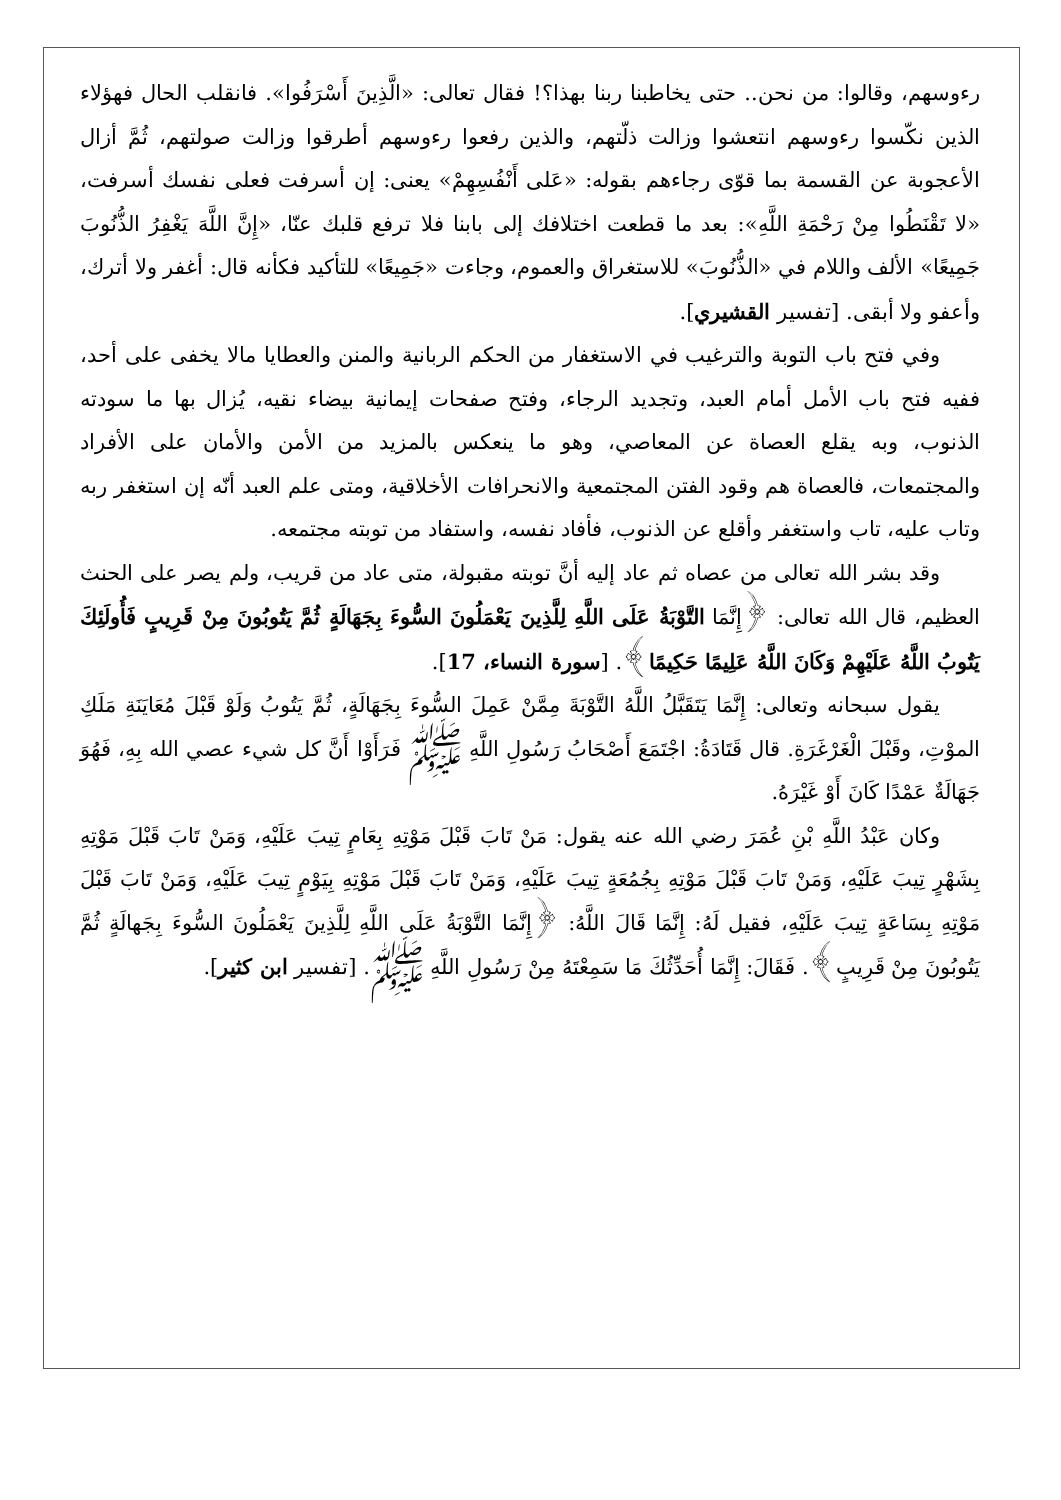رءوسهم، وقالوا: من نحن.. حتى يخاطبنا ربنا بهذا؟! فقال تعالى: «الَّذِينَ أَسْرَفُوا». فانقلب الحال فهؤلاء الذين نكّسوا رءوسهم انتعشوا وزالت ذلّتهم، والذين رفعوا رءوسهم أطرقوا وزالت صولتهم، ثُمَّ أزال الأعجوبة عن القسمة بما قوّى رجاءهم بقوله: «عَلى أَنْفُسِهِمْ» يعنى: إن أسرفت فعلى نفسك أسرفت، «لا تَقْنَطُوا مِنْ رَحْمَةِ اللَّهِ»: بعد ما قطعت اختلافك إلى بابنا فلا ترفع قلبك عنّا، «إِنَّ اللَّهَ يَغْفِرُ الذُّنُوبَ جَمِيعًا» الألف واللام في «الذُّنُوبَ» للاستغراق والعموم، وجاءت «جَمِيعًا» للتأكيد فكأنه قال: أغفر ولا أترك، وأعفو ولا أبقى. [تفسير القشيري].
وفي فتح باب التوبة والترغيب في الاستغفار من الحكم الربانية والمنن والعطايا مالا يخفى على أحد، ففيه فتح باب الأمل أمام العبد، وتجديد الرجاء، وفتح صفحات إيمانية بيضاء نقيه، يُزال بها ما سودته الذنوب، وبه يقلع العصاة عن المعاصي، وهو ما ينعكس بالمزيد من الأمن والأمان على الأفراد والمجتمعات، فالعصاة هم وقود الفتن المجتمعية والانحرافات الأخلاقية، ومتى علم العبد أنّه إن استغفر ربه وتاب عليه، تاب واستغفر وأقلع عن الذنوب، فأفاد نفسه، واستفاد من توبته مجتمعه.
وقد بشر الله تعالى من عصاه ثم عاد إليه أنَّ توبته مقبولة، متى عاد من قريب، ولم يصر على الحنث العظيم، قال الله تعالى: ﴿إِنَّمَا التَّوْبَةُ عَلَى اللَّهِ لِلَّذِينَ يَعْمَلُونَ السُّوءَ بِجَهَالَةٍ ثُمَّ يَتُوبُونَ مِنْ قَرِيبٍ فَأُولَئِكَ يَتُوبُ اللَّهُ عَلَيْهِمْ وَكَانَ اللَّهُ عَلِيمًا حَكِيمًا﴾. [سورة النساء، 17].
يقول سبحانه وتعالى: إِنَّمَا يَتَقَبَّلُ اللَّهُ التَّوْبَةَ مِمَّنْ عَمِلَ السُّوءَ بِجَهَالَةٍ، ثُمَّ يَتُوبُ وَلَوْ قَبْلَ مُعَايَنَةِ مَلَكِ الموْتِ، وقَبْلَ الْغَرْغَرَةِ. قال قَتَادَةُ: اجْتَمَعَ أَصْحَابُ رَسُولِ اللَّهِ ﷺ فَرَأَوْا أَنَّ كل شيء عصي الله بِهِ، فَهُوَ جَهَالَةٌ عَمْدًا كَانَ أَوْ غَيْرَهُ.
وكان عَبْدُ اللَّهِ بْنِ عُمَرَ رضي الله عنه يقول: مَنْ تَابَ قَبْلَ مَوْتِهِ بِعَامٍ تِيبَ عَلَيْهِ، وَمَنْ تَابَ قَبْلَ مَوْتِهِ بِشَهْرٍ تِيبَ عَلَيْهِ، وَمَنْ تَابَ قَبْلَ مَوْتِهِ بِجُمُعَةٍ تِيبَ عَلَيْهِ، وَمَنْ تَابَ قَبْلَ مَوْتِهِ بِيَوْمٍ تِيبَ عَلَيْهِ، وَمَنْ تَابَ قَبْلَ مَوْتِهِ بِسَاعَةٍ تِيبَ عَلَيْهِ، فقيل لَهُ: إِنَّمَا قَالَ اللَّهُ: ﴿إِنَّمَا التَّوْبَةُ عَلَى اللَّهِ لِلَّذِينَ يَعْمَلُونَ السُّوءَ بِجَهالَةٍ ثُمَّ يَتُوبُونَ مِنْ قَرِيبٍ﴾. فَقَالَ: إِنَّمَا أُحَدِّثُكَ مَا سَمِعْتَهُ مِنْ رَسُولِ اللَّهِ ﷺ. [تفسير ابن كثير].